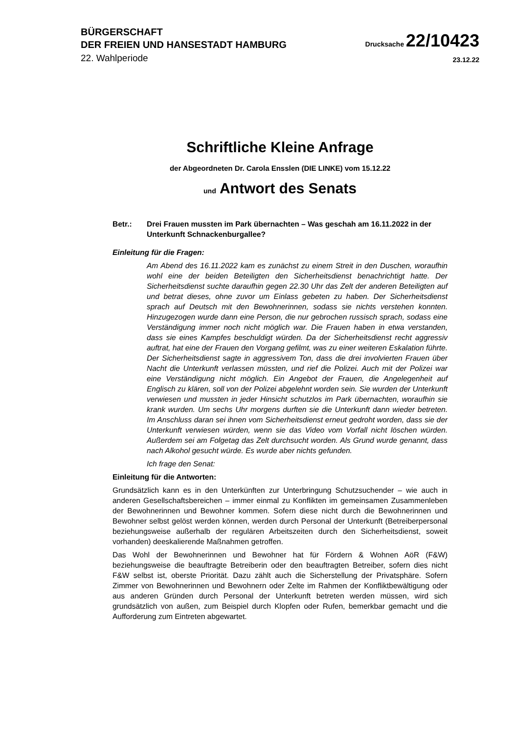BÜRGERSCHAFT
DER FREIEN UND HANSESTADT HAMBURG
Drucksache 22/10423
22. Wahlperiode
23.12.22
Schriftliche Kleine Anfrage
der Abgeordneten Dr. Carola Ensslen (DIE LINKE) vom 15.12.22
und Antwort des Senats
Betr.: Drei Frauen mussten im Park übernachten – Was geschah am 16.11.2022 in der Unterkunft Schnackenburgallee?
Einleitung für die Fragen:
Am Abend des 16.11.2022 kam es zunächst zu einem Streit in den Duschen, woraufhin wohl eine der beiden Beteiligten den Sicherheitsdienst benachrichtigt hatte. Der Sicherheitsdienst suchte daraufhin gegen 22.30 Uhr das Zelt der anderen Beteiligten auf und betrat dieses, ohne zuvor um Einlass gebeten zu haben. Der Sicherheitsdienst sprach auf Deutsch mit den Bewohnerinnen, sodass sie nichts verstehen konnten. Hinzugezogen wurde dann eine Person, die nur gebrochen russisch sprach, sodass eine Verständigung immer noch nicht möglich war. Die Frauen haben in etwa verstanden, dass sie eines Kampfes beschuldigt würden. Da der Sicherheitsdienst recht aggressiv auftrat, hat eine der Frauen den Vorgang gefilmt, was zu einer weiteren Eskalation führte. Der Sicherheitsdienst sagte in aggressivem Ton, dass die drei involvierten Frauen über Nacht die Unterkunft verlassen müssten, und rief die Polizei. Auch mit der Polizei war eine Verständigung nicht möglich. Ein Angebot der Frauen, die Angelegenheit auf Englisch zu klären, soll von der Polizei abgelehnt worden sein. Sie wurden der Unterkunft verwiesen und mussten in jeder Hinsicht schutzlos im Park übernachten, woraufhin sie krank wurden. Um sechs Uhr morgens durften sie die Unterkunft dann wieder betreten. Im Anschluss daran sei ihnen vom Sicherheitsdienst erneut gedroht worden, dass sie der Unterkunft verwiesen würden, wenn sie das Video vom Vorfall nicht löschen würden. Außerdem sei am Folgetag das Zelt durchsucht worden. Als Grund wurde genannt, dass nach Alkohol gesucht würde. Es wurde aber nichts gefunden.
Ich frage den Senat:
Einleitung für die Antworten:
Grundsätzlich kann es in den Unterkünften zur Unterbringung Schutzsuchender – wie auch in anderen Gesellschaftsbereichen – immer einmal zu Konflikten im gemeinsamen Zusammenleben der Bewohnerinnen und Bewohner kommen. Sofern diese nicht durch die Bewohnerinnen und Bewohner selbst gelöst werden können, werden durch Personal der Unterkunft (Betreiberpersonal beziehungsweise außerhalb der regulären Arbeitszeiten durch den Sicherheitsdienst, soweit vorhanden) deeskalierende Maßnahmen getroffen.
Das Wohl der Bewohnerinnen und Bewohner hat für Fördern & Wohnen AöR (F&W) beziehungsweise die beauftragte Betreiberin oder den beauftragten Betreiber, sofern dies nicht F&W selbst ist, oberste Priorität. Dazu zählt auch die Sicherstellung der Privatsphäre. Sofern Zimmer von Bewohnerinnen und Bewohnern oder Zelte im Rahmen der Konfliktbewältigung oder aus anderen Gründen durch Personal der Unterkunft betreten werden müssen, wird sich grundsätzlich von außen, zum Beispiel durch Klopfen oder Rufen, bemerkbar gemacht und die Aufforderung zum Eintreten abgewartet.